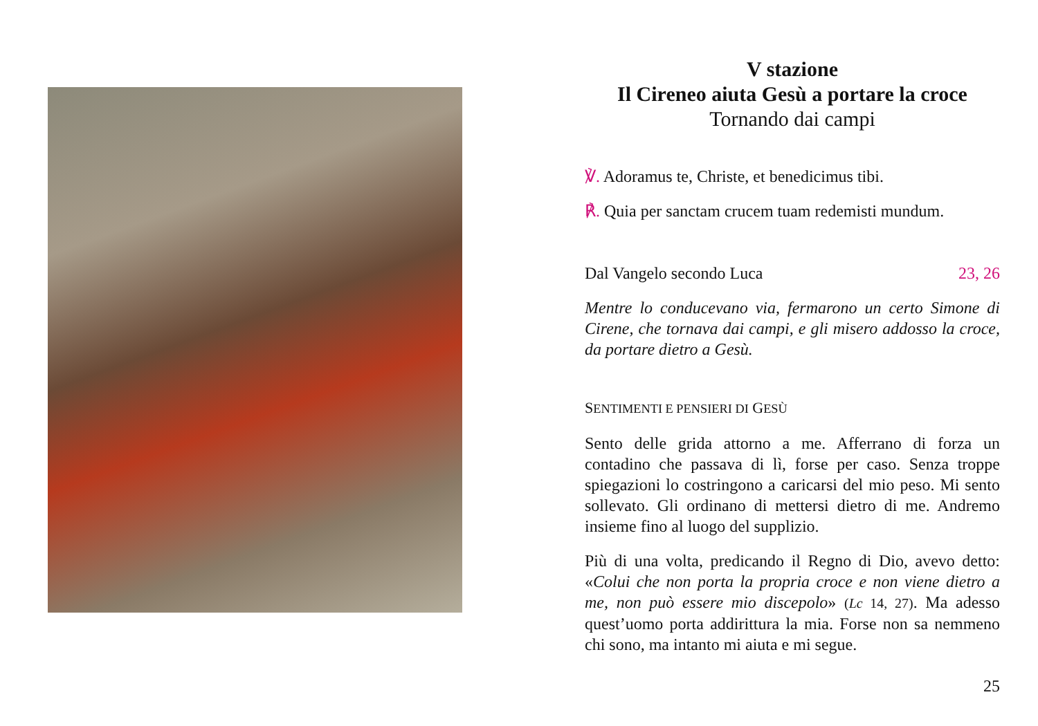V stazione
Il Cireneo aiuta Gesù a portare la croce
Tornando dai campi
℣. Adoramus te, Christe, et benedicimus tibi.
℟. Quia per sanctam crucem tuam redemisti mundum.
Dal Vangelo secondo Luca 23, 26
Mentre lo conducevano via, fermarono un certo Simone di Cirene, che tornava dai campi, e gli misero addosso la croce, da portare dietro a Gesù.
SENTIMENTI E PENSIERI DI GESÙ
Sento delle grida attorno a me. Afferrano di forza un contadino che passava di lì, forse per caso. Senza troppe spiegazioni lo costringono a caricarsi del mio peso. Mi sento sollevato. Gli ordinano di mettersi dietro di me. Andremo insieme fino al luogo del supplizio.
Più di una volta, predicando il Regno di Dio, avevo detto: «Colui che non porta la propria croce e non viene dietro a me, non può essere mio discepolo» (Lc 14, 27). Ma adesso quest’uomo porta addirittura la mia. Forse non sa nemmeno chi sono, ma intanto mi aiuta e mi segue.
25